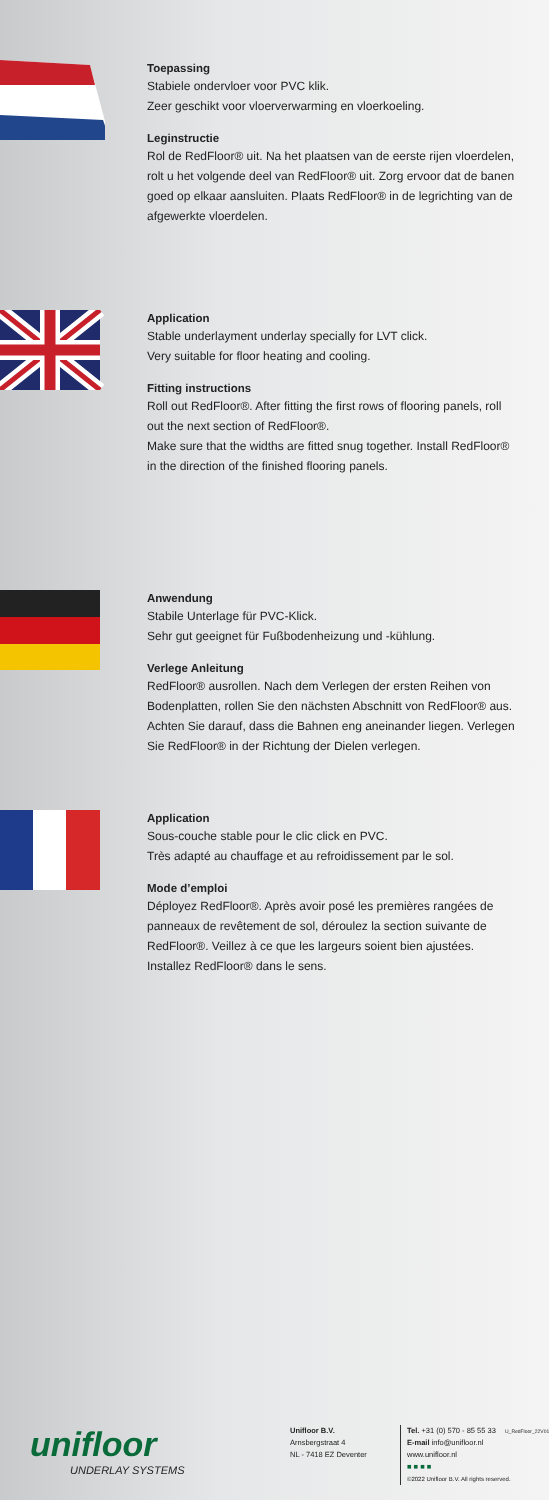Toepassing
Stabiele ondervloer voor PVC klik.
Zeer geschikt voor vloerverwarming en vloerkoeling.
Leginstructie
Rol de RedFloor® uit. Na het plaatsen van de eerste rijen vloerdelen, rolt u het volgende deel van RedFloor® uit. Zorg ervoor dat de banen goed op elkaar aansluiten. Plaats RedFloor® in de legrichting van de afgewerkte vloerdelen.
Application
Stable underlayment underlay specially for LVT click.
Very suitable for floor heating and cooling.
Fitting instructions
Roll out RedFloor®. After fitting the first rows of flooring panels, roll out the next section of RedFloor®.
Make sure that the widths are fitted snug together. Install RedFloor® in the direction of the finished flooring panels.
Anwendung
Stabile Unterlage für PVC-Klick.
Sehr gut geeignet für Fußbodenheizung und -kühlung.
Verlege Anleitung
RedFloor® ausrollen. Nach dem Verlegen der ersten Reihen von Bodenplatten, rollen Sie den nächsten Abschnitt von RedFloor® aus. Achten Sie darauf, dass die Bahnen eng aneinander liegen. Verlegen Sie RedFloor® in der Richtung der Dielen verlegen.
Application
Sous-couche stable pour le clic click en PVC.
Très adapté au chauffage et au refroidissement par le sol.
Mode d’emploi
Déployez RedFloor®. Après avoir posé les premières rangées de panneaux de revêtement de sol, déroulez la section suivante de RedFloor®. Veillez à ce que les largeurs soient bien ajustées. Installez RedFloor® dans le sens.
unifloor
UNDERLAY SYSTEMS
Unifloor B.V.
Arnsbergstraat 4
NL - 7418 EZ Deventer
Tel. +31 (0) 570 - 85 55 33
E-mail info@unifloor.nl
www.unifloor.nl
■ ■ ■ ■
©2022 Unifloor B.V. All rights reserved.
U_RedFloor_22V01